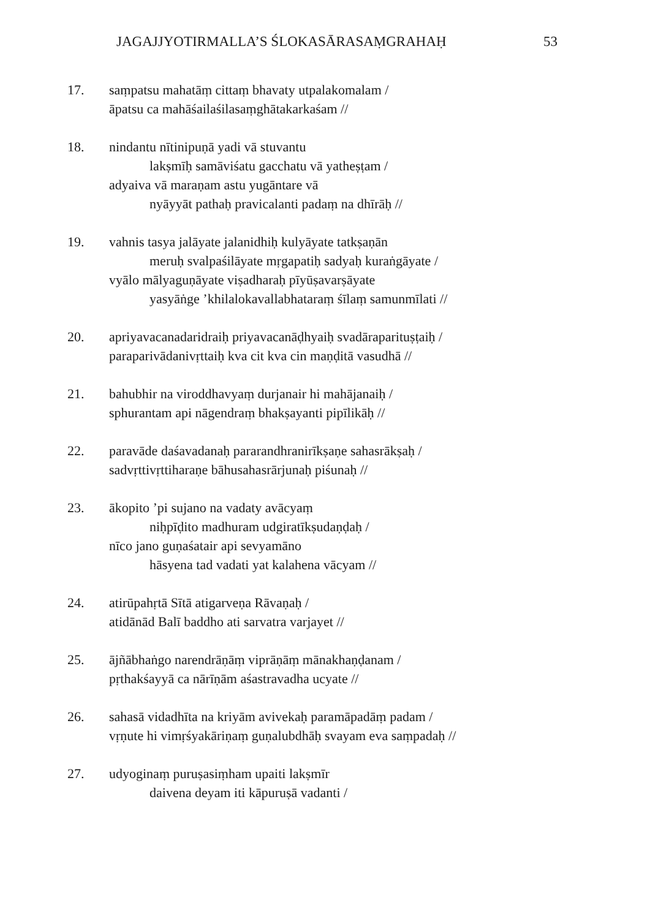JAGAJJYOTIRMALLA’S ŚLOKASĀRASAṂGRAHAḤ 53
17. saṃpatsu mahatāṃ cittaṃ bhavaty utpalakomalam /
āpatsu ca mahāśailaśilasaṃghātakarkaśam //
18. nindantu nītinipuṇā yadi vā stuvantu
lakṣmīḥ samāviśatu gacchatu vā yatheṣṭam /
adyaiva vā maraṇam astu yugāntare vā
nyāyyāt pathaḥ pravicalanti padaṃ na dhīrāḥ //
19. vahnis tasya jalāyate jalanidhiḥ kulyāyate tatkṣaṇān
meruḥ svalpaśilāyate mṛgapatiḥ sadyaḥ kuraṅgāyate /
vyālo mālyaguṇāyate viṣadharaḥ pīyūṣavarṣāyate
yasyāṅge ’khilalokavallabhataraṃ śīlaṃ samunmīlati //
20. apriyavacanadaridraiḥ priyavacanāḍhyaiḥ svadāraparituṣṭaiḥ /
paraparivādanivṛttaiḥ kva cit kva cin maṇḍitā vasudhā //
21. bahubhir na viroddhavyaṃ durjanair hi mahājanaiḥ /
sphurantam api nāgendraṃ bhakṣayanti pipīlikāḥ //
22. paravāde daśavadanaḥ pararandhranirīkṣaṇe sahasrākṣaḥ /
sadvṛttivṛttiharaṇe bāhusahasrārjunaḥ piśunaḥ //
23. ākopito ’pi sujano na vadaty avācyaṃ
niḥpīḍito madhuram udgiratīkṣudaṇḍaḥ /
nīco jano guṇaśatair api sevyamāno
hāsyena tad vadati yat kalahena vācyam //
24. atirūpahṛtā Sītā atigarveṇa Rāvaṇaḥ /
atidānād Balī baddho ati sarvatra varjayet //
25. ājñābhaṅgo narendrāṇāṃ viprāṇāṃ mānakhaṇḍanam /
pṛthakśayyā ca nārīṇām aśastravadha ucyate //
26. sahasā vidadhīta na kriyām avivekaḥ paramāpadāṃ padam /
vṛṇute hi vimṛśyakāriṇaṃ guṇalubdhāḥ svayam eva saṃpadaḥ //
27. udyoginaṃ puruṣasiṃham upaiti lakṣmīr
daivena deyam iti kāpuruṣā vadanti /